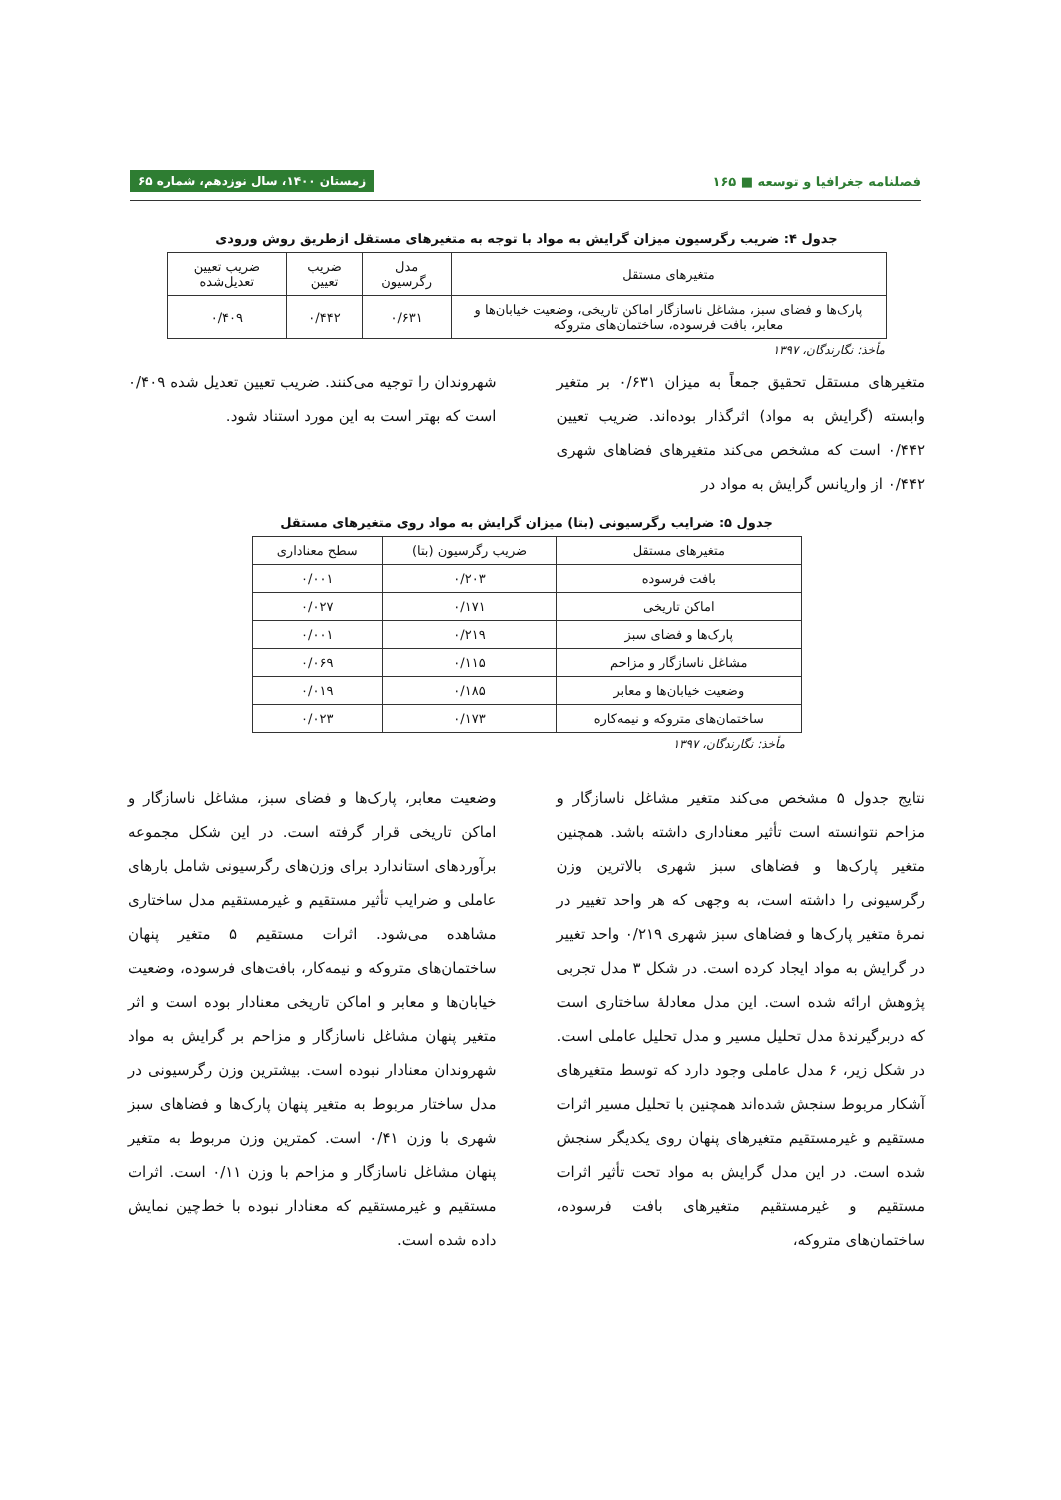فصلنامه جغرافیا و توسعه ■ ۱۶۵ زمستان ۱۴۰۰، سال نوزدهم، شماره ۶۵
جدول ۴: ضریب رگرسیون میزان گرایش به مواد با توجه به متغیرهای مستقل ازطریق روش ورودی
| متغیرهای مستقل | مدل رگرسیون | ضریب تعیین | ضریب تعیین تعدیل‌شده |
| --- | --- | --- | --- |
| پارک‌ها و فضای سبز، مشاغل ناسازگار اماکن تاریخی، وضعیت خیابان‌ها و معابر، بافت فرسوده، ساختمان‌های متروکه | ۰/۶۳۱ | ۰/۴۴۲ | ۰/۴۰۹ |
مأخذ: نگارندگان، ۱۳۹۷
متغیرهای مستقل تحقیق جمعاً به میزان ۰/۶۳۱ بر متغیر وابسته (گرایش به مواد) اثرگذار بوده‌اند. ضریب تعیین ۰/۴۴۲ است که مشخص می‌کند متغیرهای فضاهای شهری ۰/۴۴۲ از واریانس گرایش به مواد در
شهروندان را توجیه می‌کنند. ضریب تعیین تعدیل شده ۰/۴۰۹ است که بهتر است به این مورد استناد شود.
جدول ۵: ضرایب رگرسیونی (بتا) میزان گرایش به مواد روی متغیرهای مستقل
| متغیرهای مستقل | ضریب رگرسیون (بتا) | سطح معناداری |
| --- | --- | --- |
| بافت فرسوده | ۰/۲۰۳ | ۰/۰۰۱ |
| اماکن تاریخی | ۰/۱۷۱ | ۰/۰۲۷ |
| پارک‌ها و فضای سبز | ۰/۲۱۹ | ۰/۰۰۱ |
| مشاغل ناسازگار و مزاحم | ۰/۱۱۵ | ۰/۰۶۹ |
| وضعیت خیابان‌ها و معابر | ۰/۱۸۵ | ۰/۰۱۹ |
| ساختمان‌های متروکه و نیمه‌کاره | ۰/۱۷۳ | ۰/۰۲۳ |
مأخذ: نگارندگان، ۱۳۹۷
نتایج جدول ۵ مشخص می‌کند متغیر مشاغل ناسازگار و مزاحم نتوانسته است تأثیر معناداری داشته باشد. همچنین متغیر پارک‌ها و فضاهای سبز شهری بالاترین وزن رگرسیونی را داشته است، به وجهی که هر واحد تغییر در نمرهٔ متغیر پارک‌ها و فضاهای سبز شهری ۰/۲۱۹ واحد تغییر در گرایش به مواد ایجاد کرده است. در شکل ۳ مدل تجربی پژوهش ارائه شده است. این مدل معادلهٔ ساختاری است که دربرگیرندهٔ مدل تحلیل مسیر و مدل تحلیل عاملی است. در شکل زیر، ۶ مدل عاملی وجود دارد که توسط متغیرهای آشکار مربوط سنجش شده‌اند همچنین با تحلیل مسیر اثرات مستقیم و غیرمستقیم متغیرهای پنهان روی یکدیگر سنجش شده است. در این مدل گرایش به مواد تحت تأثیر اثرات مستقیم و غیرمستقیم متغیرهای بافت فرسوده، ساختمان‌های متروکه،
وضعیت معابر، پارک‌ها و فضای سبز، مشاغل ناسازگار و اماکن تاریخی قرار گرفته است. در این شکل مجموعه برآوردهای استاندارد برای وزن‌های رگرسیونی شامل بارهای عاملی و ضرایب تأثیر مستقیم و غیرمستقیم مدل ساختاری مشاهده می‌شود. اثرات مستقیم ۵ متغیر پنهان ساختمان‌های متروکه و نیمه‌کار، بافت‌های فرسوده، وضعیت خیابان‌ها و معابر و اماکن تاریخی معنادار بوده است و اثر متغیر پنهان مشاغل ناسازگار و مزاحم بر گرایش به مواد شهروندان معنادار نبوده است. بیشترین وزن رگرسیونی در مدل ساختار مربوط به متغیر پنهان پارک‌ها و فضاهای سبز شهری با وزن ۰/۴۱ است. کمترین وزن مربوط به متغیر پنهان مشاغل ناسازگار و مزاحم با وزن ۰/۱۱ است. اثرات مستقیم و غیرمستقیم که معنادار نبوده با خط‌چین نمایش داده شده است.